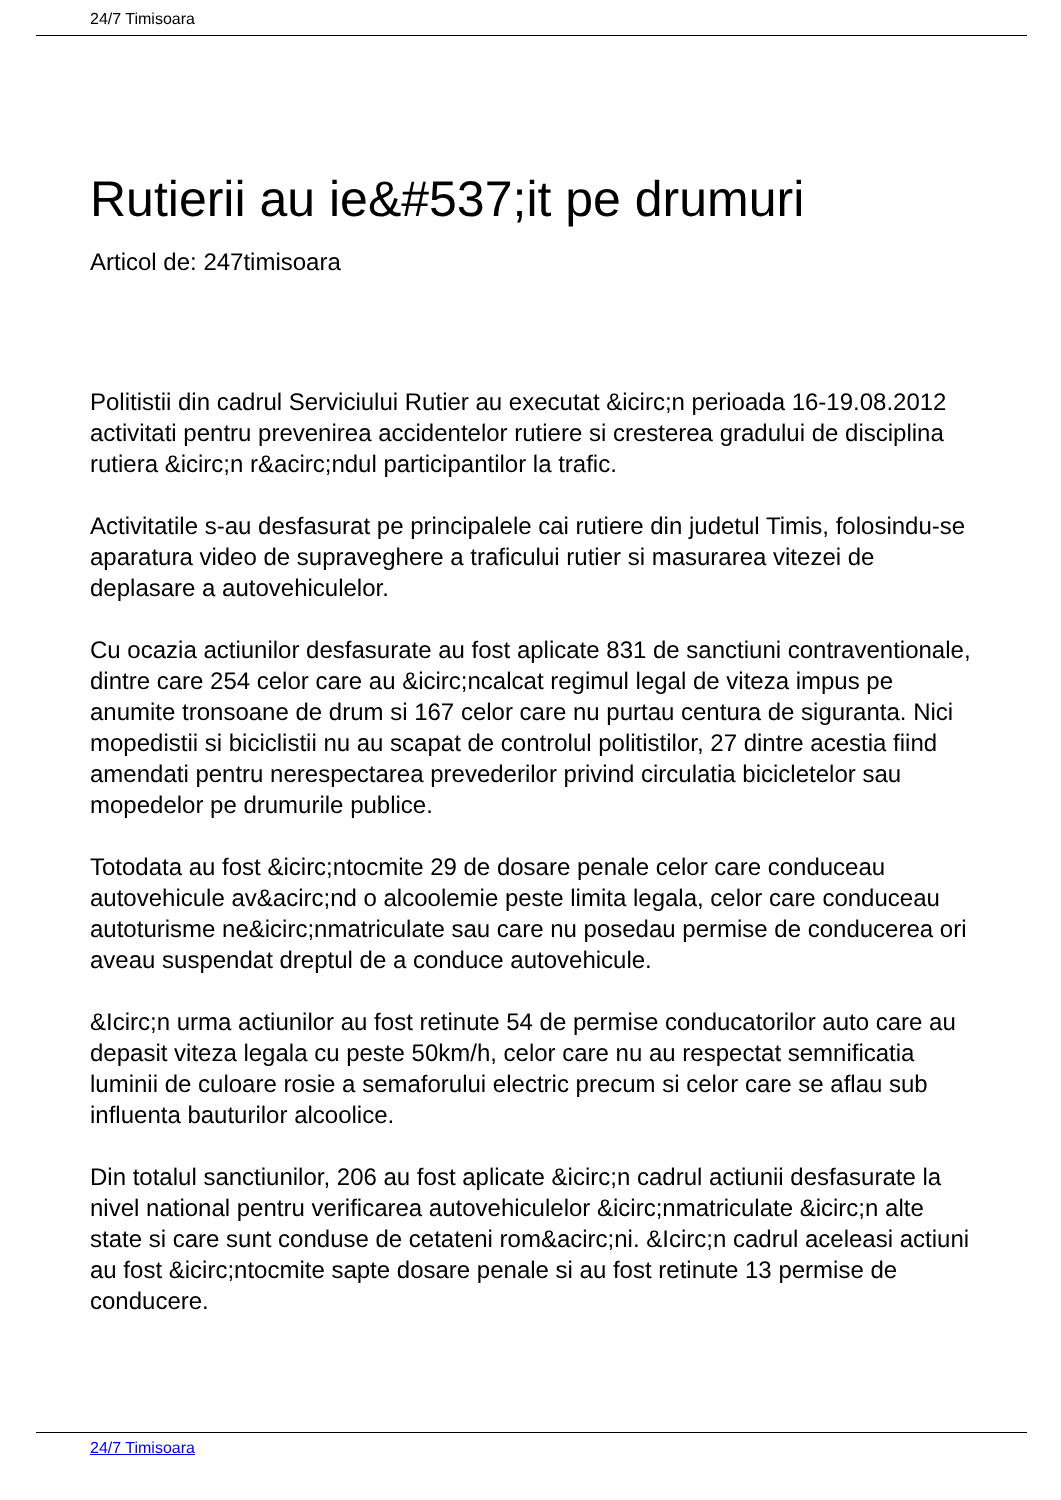24/7 Timisoara
Rutierii au ie&#537;it pe drumuri
Articol de: 247timisoara
Politistii din cadrul Serviciului Rutier au executat &icirc;n perioada 16-19.08.2012 activitati pentru prevenirea accidentelor rutiere si cresterea gradului de disciplina rutiera &icirc;n r&acirc;ndul participantilor la trafic.
Activitatile s-au desfasurat pe principalele cai rutiere din judetul Timis, folosindu-se aparatura video de supraveghere a traficului rutier si masurarea vitezei de deplasare a autovehiculelor.
Cu ocazia actiunilor desfasurate au fost aplicate 831 de sanctiuni contraventionale, dintre care 254 celor care au &icirc;ncalcat regimul legal de viteza impus pe anumite tronsoane de drum si 167 celor care nu purtau centura de siguranta. Nici mopedistii si biciclistii nu au scapat de controlul politistilor, 27 dintre acestia fiind amendati pentru nerespectarea prevederilor privind circulatia bicicletelor sau mopedelor pe drumurile publice.
Totodata au fost &icirc;ntocmite 29 de dosare penale celor care conduceau autovehicule av&acirc;nd o alcoolemie peste limita legala, celor care conduceau autoturisme ne&icirc;nmatriculate sau care nu posedau permise de conducerea ori aveau suspendat dreptul de a conduce autovehicule.
&Icirc;n urma actiunilor au fost retinute 54 de permise conducatorilor auto care au depasit viteza legala cu peste 50km/h, celor care nu au respectat semnificatia luminii de culoare rosie a semaforului electric precum si celor care se aflau sub influenta bauturilor alcoolice.
Din totalul sanctiunilor, 206 au fost aplicate &icirc;n cadrul actiunii desfasurate la nivel national pentru verificarea autovehiculelor &icirc;nmatriculate &icirc;n alte state si care sunt conduse de cetateni rom&acirc;ni. &Icirc;n cadrul aceleasi actiuni au fost &icirc;ntocmite sapte dosare penale si au fost retinute 13 permise de conducere.
24/7 Timisoara